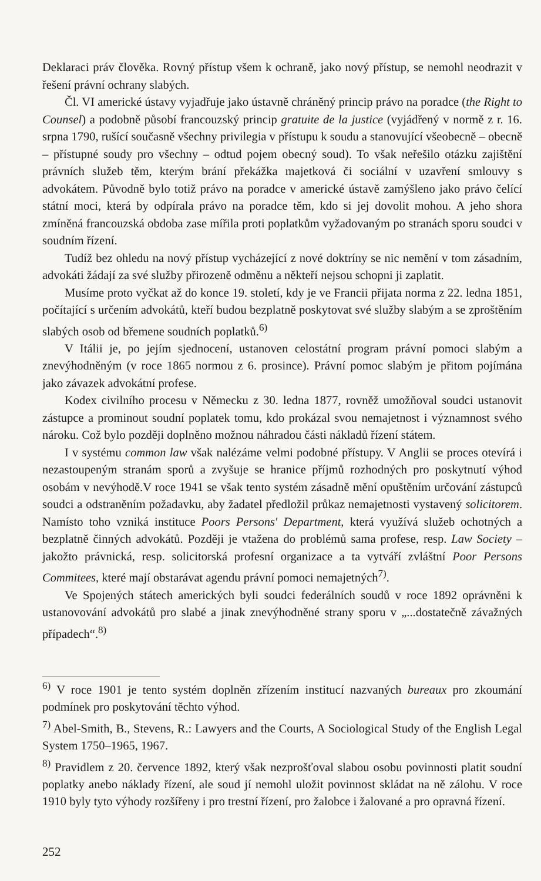Deklaraci práv člověka. Rovný přístup všem k ochraně, jako nový přístup, se nemohl neodrazit v řešení právní ochrany slabých.
Čl. VI americké ústavy vyjadřuje jako ústavně chráněný princip právo na poradce (the Right to Counsel) a podobně působí francouzský princip gratuite de la justice (vyjádřený v normě z r. 16. srpna 1790, rušící současně všechny privilegia v přístupu k soudu a stanovující všeobecně – obecně – přístupné soudy pro všechny – odtud pojem obecný soud). To však neřešilo otázku zajištění právních služeb těm, kterým brání překážka majetková či sociální v uzavření smlouvy s advokátem. Původně bylo totiž právo na poradce v americké ústavě zamýšleno jako právo čelící státní moci, která by odpírala právo na poradce těm, kdo si jej dovolit mohou. A jeho shora zmíněná francouzská obdoba zase mířila proti poplatkům vyžadovaným po stranách sporu soudci v soudním řízení.
Tudíž bez ohledu na nový přístup vycházející z nové doktríny se nic nemění v tom zásadním, advokáti žádají za své služby přirozeně odměnu a někteří nejsou schopni ji zaplatit.
Musíme proto vyčkat až do konce 19. století, kdy je ve Francii přijata norma z 22. ledna 1851, počítající s určením advokátů, kteří budou bezplatně poskytovat své služby slabým a se zproštěním slabých osob od břemene soudních poplatků.<sup>6)</sup>
V Itálii je, po jejím sjednocení, ustanoven celostátní program právní pomoci slabým a znevýhodněným (v roce 1865 normou z 6. prosince). Právní pomoc slabým je přitom pojímána jako závazek advokátní profese.
Kodex civilního procesu v Německu z 30. ledna 1877, rovněž umožňoval soudci ustanovit zástupce a prominout soudní poplatek tomu, kdo prokázal svou nemajetnost i významnost svého nároku. Což bylo později doplněno možnou náhradou části nákladů řízení státem.
I v systému common law však nalézáme velmi podobné přístupy. V Anglii se proces otevírá i nezastoupeným stranám sporů a zvyšuje se hranice příjmů rozhodných pro poskytnutí výhod osobám v nevýhodě.V roce 1941 se však tento systém zásadně mění opuštěním určování zástupců soudci a odstraněním požadavku, aby žadatel předložil průkaz nemajetnosti vystavený solicitorem. Namísto toho vzniká instituce Poors Persons' Department, která využívá služeb ochotných a bezplatně činných advokátů. Později je vtažena do problémů sama profese, resp. Law Society – jakožto právnická, resp. solicitorská profesní organizace a ta vytváří zvláštní Poor Persons Commitees, které mají obstarávat agendu právní pomoci nemajetných<sup>7)</sup>.
Ve Spojených státech amerických byli soudci federálních soudů v roce 1892 oprávněni k ustanovování advokátů pro slabé a jinak znevýhodněné strany sporu v „...dostatečně závažných případech“.<sup>8)</sup>
<sup>6)</sup> V roce 1901 je tento systém doplněn zřízením institucí nazvaných bureaux pro zkoumání podmínek pro poskytování těchto výhod.
<sup>7)</sup> Abel-Smith, B., Stevens, R.: Lawyers and the Courts, A Sociological Study of the English Legal System 1750–1965, 1967.
<sup>8)</sup> Pravidlem z 20. července 1892, který však nezprošťoval slabou osobu povinnosti platit soudní poplatky anebo náklady řízení, ale soud jí nemohl uložit povinnost skládat na ně zálohu. V roce 1910 byly tyto výhody rozšířeny i pro trestní řízení, pro žalobce i žalované a pro opravná řízení.
252